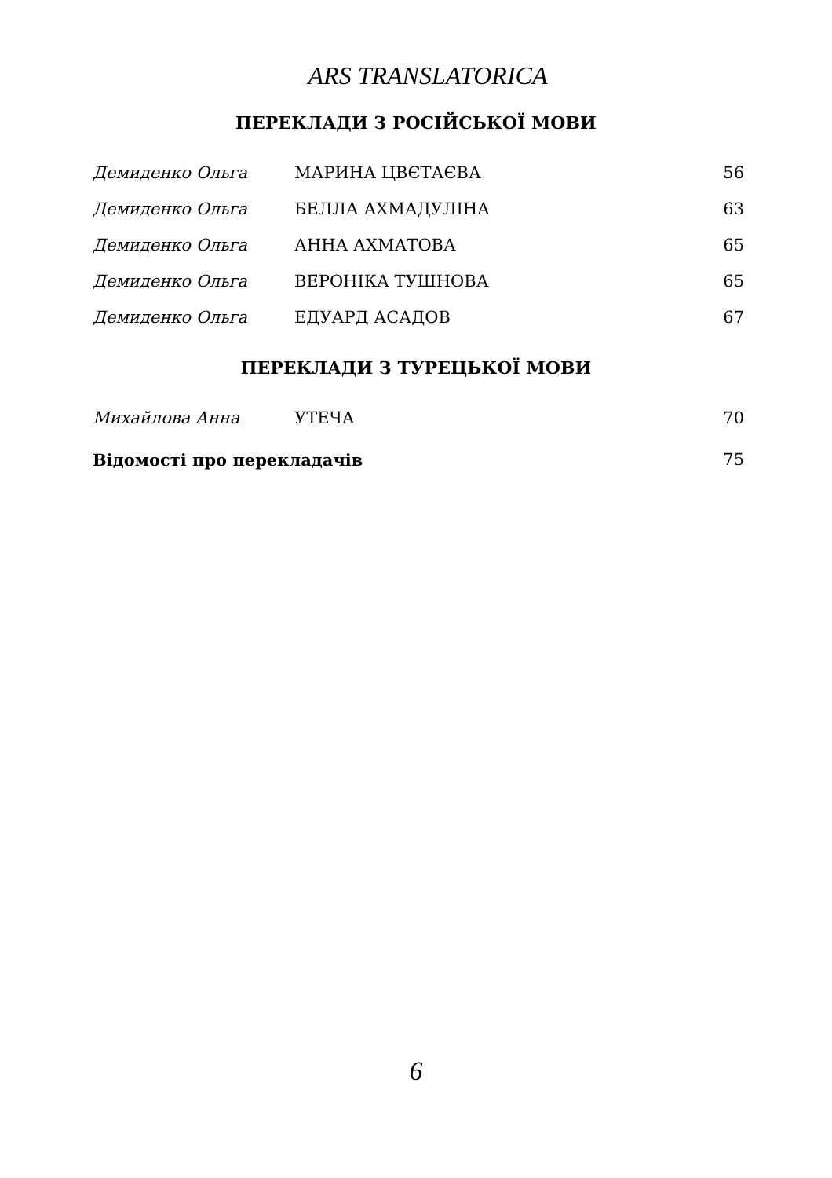ARS TRANSLATORICA
ПЕРЕКЛАДИ З РОСІЙСЬКОЇ МОВИ
| Демиденко Ольга | МАРИНА ЦВЄТАЄВА | 56 |
| Демиденко Ольга | БЕЛЛА АХМАДУЛІНА | 63 |
| Демиденко Ольга | АННА АХМАТОВА | 65 |
| Демиденко Ольга | ВЕРОНІКА ТУШНОВА | 65 |
| Демиденко Ольга | ЕДУАРД АСАДОВ | 67 |
ПЕРЕКЛАДИ З ТУРЕЦЬКОЇ МОВИ
| Михайлова Анна | УТЕЧА | 70 |
| Відомості про перекладачів | | 75 |
6